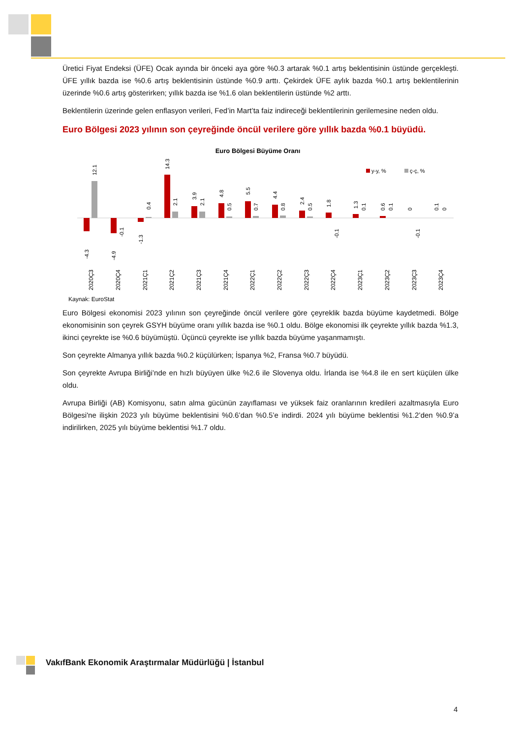Üretici Fiyat Endeksi (ÜFE) Ocak ayında bir önceki aya göre %0.3 artarak %0.1 artış beklentisinin üstünde gerçekleşti. ÜFE yıllık bazda ise %0.6 artış beklentisinin üstünde %0.9 arttı. Çekirdek ÜFE aylık bazda %0.1 artış beklentilerinin üzerinde %0.6 artış gösterirken; yıllık bazda ise %1.6 olan beklentilerin üstünde %2 arttı.
Beklentilerin üzerinde gelen enflasyon verileri, Fed’in Mart’ta faiz indireceği beklentilerinin gerilemesine neden oldu.
Euro Bölgesi 2023 yılının son çeyreğinde öncül verilere göre yıllık bazda %0.1 büyüdü.
Euro Bölgesi Büyüme Oranı
y-y, %
ç-ç, %
-4.3
12.1
-4.9
-0.1
-1.3
0.4
14.3
2.1
3.9
2.1
4.8
0.5
5.5
0.7
4.4
0.8
2.4
0.5
1.8
-0.1
1.3
0.1
0.6
0.1
0
-0.1
0.1
0
2020Ç3
2020Ç4
2021Ç1
2021Ç2
2021Ç3
2021Ç4
2022Ç1
2022Ç2
2022Ç3
2022Ç4
2023Ç1
2023Ç2
2023Ç3
2023Ç4
Kaynak: EuroStat
Euro Bölgesi ekonomisi 2023 yılının son çeyreğinde öncül verilere göre çeyreklik bazda büyüme kaydetmedi. Bölge ekonomisinin son çeyrek GSYH büyüme oranı yıllık bazda ise %0.1 oldu. Bölge ekonomisi ilk çeyrekte yıllık bazda %1.3, ikinci çeyrekte ise %0.6 büyümüştü. Üçüncü çeyrekte ise yıllık bazda büyüme yaşanmamıştı.
Son çeyrekte Almanya yıllık bazda %0.2 küçülürken; İspanya %2, Fransa %0.7 büyüdü.
Son çeyrekte Avrupa Birliği’nde en hızlı büyüyen ülke %2.6 ile Slovenya oldu. İrlanda ise %4.8 ile en sert küçülen ülke oldu.
Avrupa Birliği (AB) Komisyonu, satın alma gücünün zayıflaması ve yüksek faiz oranlarının kredileri azaltmasıyla Euro Bölgesi'ne ilişkin 2023 yılı büyüme beklentisini %0.6’dan %0.5’e indirdi. 2024 yılı büyüme beklentisi %1.2’den %0.9’a indirilirken, 2025 yılı büyüme beklentisi %1.7 oldu.
VakıfBank Ekonomik Araştırmalar Müdürlüğü | İstanbul
4